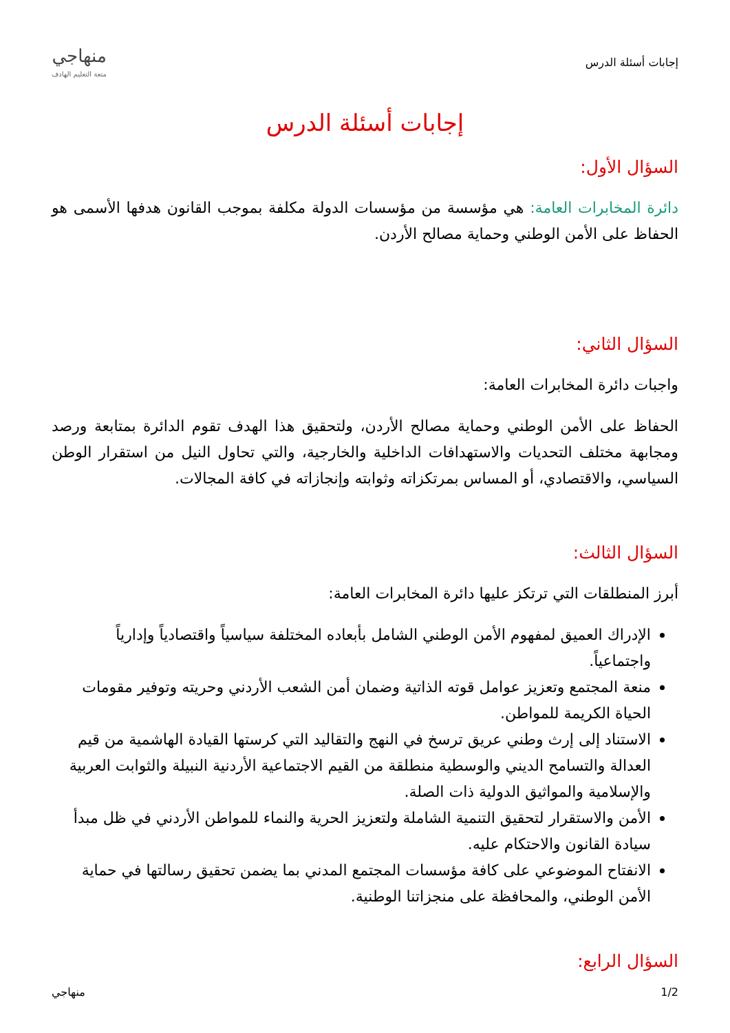إجابات أسئلة الدرس
منهاجي
متعة التعليم الهادف
إجابات أسئلة الدرس
السؤال الأول:
دائرة المخابرات العامة: هي مؤسسة من مؤسسات الدولة مكلفة بموجب القانون هدفها الأسمى هو الحفاظ على الأمن الوطني وحماية مصالح الأردن.
السؤال الثاني:
واجبات دائرة المخابرات العامة:
الحفاظ على الأمن الوطني وحماية مصالح الأردن، ولتحقيق هذا الهدف تقوم الدائرة بمتابعة ورصد ومجابهة مختلف التحديات والاستهدافات الداخلية والخارجية، والتي تحاول النيل من استقرار الوطن السياسي، والاقتصادي، أو المساس بمرتكزاته وثوابته وإنجازاته في كافة المجالات.
السؤال الثالث:
أبرز المنطلقات التي ترتكز عليها دائرة المخابرات العامة:
الإدراك العميق لمفهوم الأمن الوطني الشامل بأبعاده المختلفة سياسياً واقتصادياً وإدارياً واجتماعياً.
منعة المجتمع وتعزيز عوامل قوته الذاتية وضمان أمن الشعب الأردني وحريته وتوفير مقومات الحياة الكريمة للمواطن.
الاستناد إلى إرث وطني عريق ترسخ في النهج والتقاليد التي كرستها القيادة الهاشمية من قيم العدالة والتسامح الديني والوسطية منطلقة من القيم الاجتماعية الأردنية النبيلة والثوابت العربية والإسلامية والمواثيق الدولية ذات الصلة.
الأمن والاستقرار لتحقيق التنمية الشاملة ولتعزيز الحرية والنماء للمواطن الأردني في ظل مبدأ سيادة القانون والاحتكام عليه.
الانفتاح الموضوعي على كافة مؤسسات المجتمع المدني بما يضمن تحقيق رسالتها في حماية الأمن الوطني، والمحافظة على منجزاتنا الوطنية.
السؤال الرابع:
1/2 منهاجي